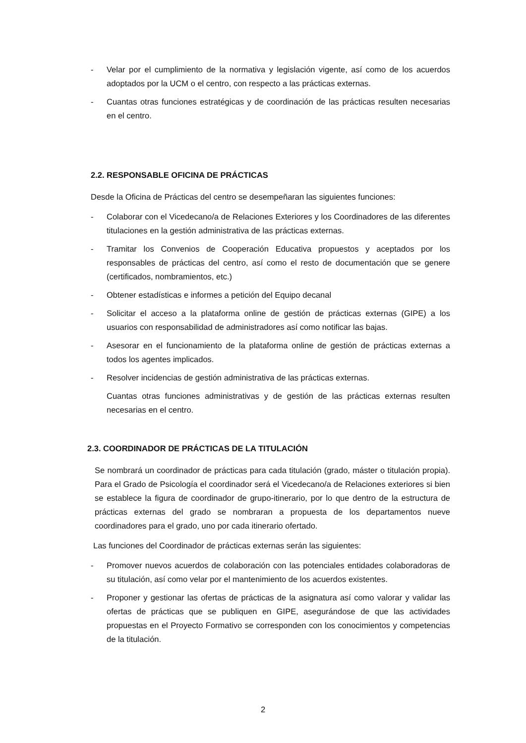- Velar por el cumplimiento de la normativa y legislación vigente, así como de los acuerdos adoptados por la UCM o el centro, con respecto a las prácticas externas.
- Cuantas otras funciones estratégicas y de coordinación de las prácticas resulten necesarias en el centro.
2.2. RESPONSABLE OFICINA DE PRÁCTICAS
Desde la Oficina de Prácticas del centro se desempeñaran las siguientes funciones:
- Colaborar con el Vicedecano/a de Relaciones Exteriores y los Coordinadores de las diferentes titulaciones en la gestión administrativa de las prácticas externas.
- Tramitar los Convenios de Cooperación Educativa propuestos y aceptados por los responsables de prácticas del centro, así como el resto de documentación que se genere (certificados, nombramientos, etc.)
- Obtener estadísticas e informes a petición del Equipo decanal
- Solicitar el acceso a la plataforma online de gestión de prácticas externas (GIPE) a los usuarios con responsabilidad de administradores así como notificar las bajas.
- Asesorar en el funcionamiento de la plataforma online de gestión de prácticas externas a todos los agentes implicados.
- Resolver incidencias de gestión administrativa de las prácticas externas.
Cuantas otras funciones administrativas y de gestión de las prácticas externas resulten necesarias en el centro.
2.3. COORDINADOR DE PRÁCTICAS DE LA TITULACIÓN
Se nombrará un coordinador de prácticas para cada titulación (grado, máster o titulación propia). Para el Grado de Psicología el coordinador será el Vicedecano/a de Relaciones exteriores si bien se establece la figura de coordinador de grupo-itinerario, por lo que dentro de la estructura de prácticas externas del grado se nombraran a propuesta de los departamentos nueve coordinadores para el grado, uno por cada itinerario ofertado.
Las funciones del Coordinador de prácticas externas serán las siguientes:
- Promover nuevos acuerdos de colaboración con las potenciales entidades colaboradoras de su titulación, así como velar por el mantenimiento de los acuerdos existentes.
- Proponer y gestionar las ofertas de prácticas de la asignatura así como valorar y validar las ofertas de prácticas que se publiquen en GIPE, asegurándose de que las actividades propuestas en el Proyecto Formativo se corresponden con los conocimientos y competencias de la titulación.
2